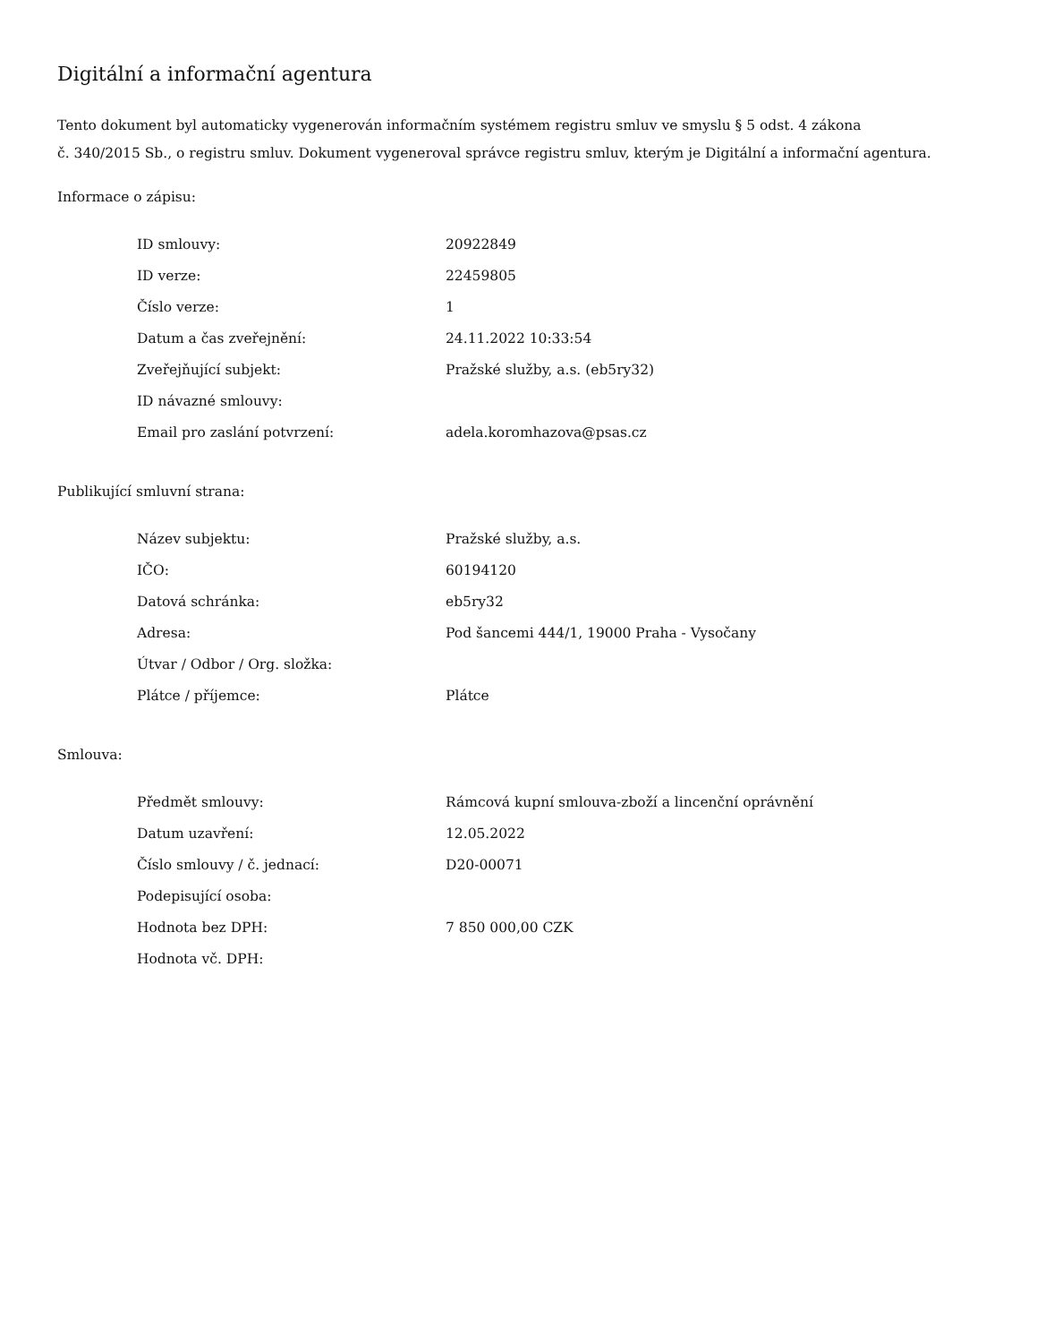Digitální a informační agentura
Tento dokument byl automaticky vygenerován informačním systémem registru smluv ve smyslu § 5 odst. 4 zákona
č. 340/2015 Sb., o registru smluv. Dokument vygeneroval správce registru smluv, kterým je Digitální a informační agentura.
Informace o zápisu:
| ID smlouvy: | 20922849 |
| ID verze: | 22459805 |
| Číslo verze: | 1 |
| Datum a čas zveřejnění: | 24.11.2022 10:33:54 |
| Zveřejňující subjekt: | Pražské služby, a.s. (eb5ry32) |
| ID návazné smlouvy: | |
| Email pro zaslání potvrzení: | adela.koromhazova@psas.cz |
Publikující smluvní strana:
| Název subjektu: | Pražské služby, a.s. |
| IČO: | 60194120 |
| Datová schránka: | eb5ry32 |
| Adresa: | Pod šancemi 444/1, 19000 Praha - Vysočany |
| Útvar / Odbor / Org. složka: | |
| Plátce / příjemce: | Plátce |
Smlouva:
| Předmět smlouvy: | Rámcová kupní smlouva-zboží a lincenční oprávnění |
| Datum uzavření: | 12.05.2022 |
| Číslo smlouvy / č. jednací: | D20-00071 |
| Podepisující osoba: | |
| Hodnota bez DPH: | 7 850 000,00 CZK |
| Hodnota vč. DPH: | |